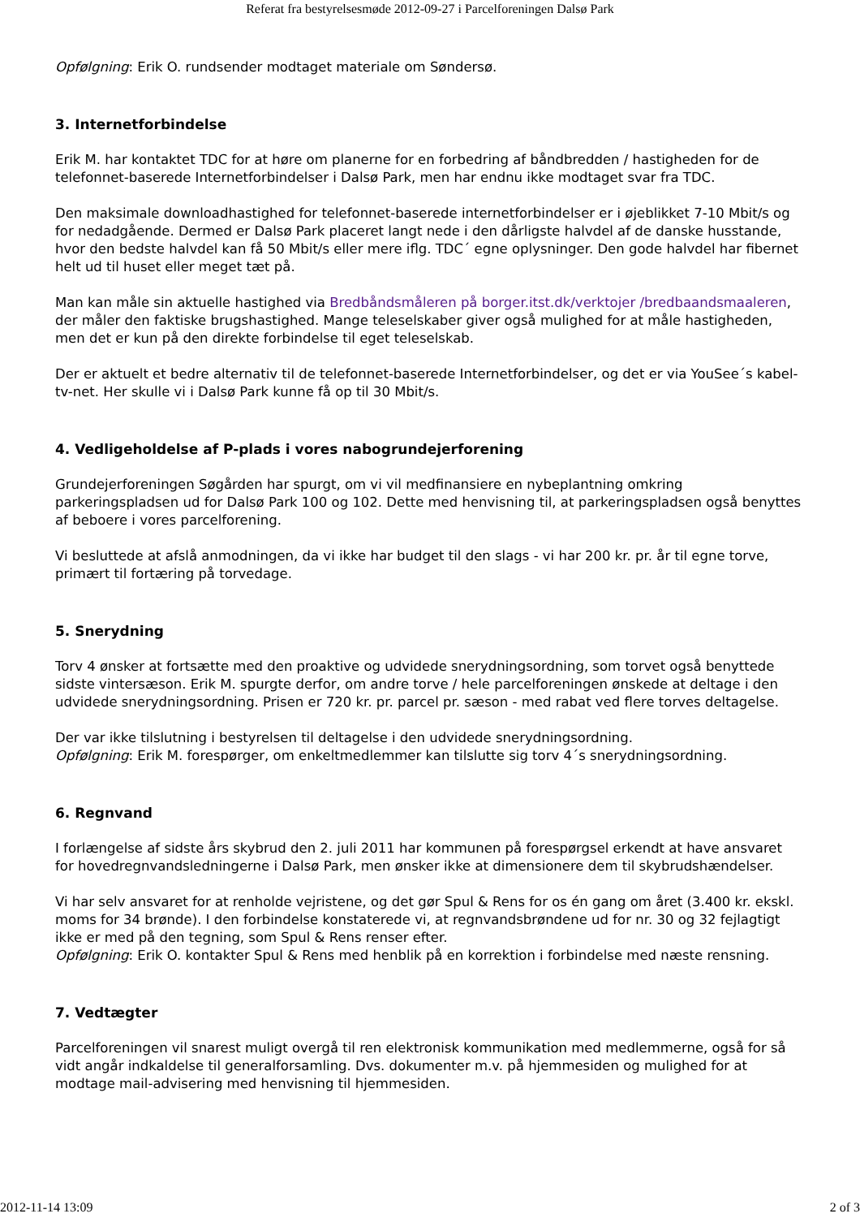Referat fra bestyrelsesmøde 2012-09-27 i Parcelforeningen Dalsø Park
Opfølgning: Erik O. rundsender modtaget materiale om Søndersø.
3. Internetforbindelse
Erik M. har kontaktet TDC for at høre om planerne for en forbedring af båndbredden / hastigheden for de telefonnet-baserede Internetforbindelser i Dalsø Park, men har endnu ikke modtaget svar fra TDC.
Den maksimale downloadhastighed for telefonnet-baserede internetforbindelser er i øjeblikket 7-10 Mbit/s og for nedadgående. Dermed er Dalsø Park placeret langt nede i den dårligste halvdel af de danske husstande, hvor den bedste halvdel kan få 50 Mbit/s eller mere iflg. TDC´ egne oplysninger. Den gode halvdel har fibernet helt ud til huset eller meget tæt på.
Man kan måle sin aktuelle hastighed via Bredbåndsmåleren på borger.itst.dk/verktojer /bredbaandsmaaleren, der måler den faktiske brugshastighed. Mange teleselskaber giver også mulighed for at måle hastigheden, men det er kun på den direkte forbindelse til eget teleselskab.
Der er aktuelt et bedre alternativ til de telefonnet-baserede Internetforbindelser, og det er via YouSee´s kabel-tv-net. Her skulle vi i Dalsø Park kunne få op til 30 Mbit/s.
4. Vedligeholdelse af P-plads i vores nabogrundejerforening
Grundejerforeningen Søgården har spurgt, om vi vil medfinansiere en nybeplantning omkring parkeringspladsen ud for Dalsø Park 100 og 102. Dette med henvisning til, at parkeringspladsen også benyttes af beboere i vores parcelforening.
Vi besluttede at afslå anmodningen, da vi ikke har budget til den slags - vi har 200 kr. pr. år til egne torve, primært til fortæring på torvedage.
5. Snerydning
Torv 4 ønsker at fortsætte med den proaktive og udvidede snerydningsordning, som torvet også benyttede sidste vintersæson. Erik M. spurgte derfor, om andre torve / hele parcelforeningen ønskede at deltage i den udvidede snerydningsordning. Prisen er 720 kr. pr. parcel pr. sæson - med rabat ved flere torves deltagelse.
Der var ikke tilslutning i bestyrelsen til deltagelse i den udvidede snerydningsordning.
Opfølgning: Erik M. forespørger, om enkeltmedlemmer kan tilslutte sig torv 4´s snerydningsordning.
6. Regnvand
I forlængelse af sidste års skybrud den 2. juli 2011 har kommunen på forespørgsel erkendt at have ansvaret for hovedregnvandsledningerne i Dalsø Park, men ønsker ikke at dimensionere dem til skybrudshændelser.
Vi har selv ansvaret for at renholde vejristene, og det gør Spul & Rens for os én gang om året (3.400 kr. ekskl. moms for 34 brønde). I den forbindelse konstaterede vi, at regnvandsbrøndene ud for nr. 30 og 32 fejlagtigt ikke er med på den tegning, som Spul & Rens renser efter.
Opfølgning: Erik O. kontakter Spul & Rens med henblik på en korrektion i forbindelse med næste rensning.
7. Vedtægter
Parcelforeningen vil snarest muligt overgå til ren elektronisk kommunikation med medlemmerne, også for så vidt angår indkaldelse til generalforsamling. Dvs. dokumenter m.v. på hjemmesiden og mulighed for at modtage mail-advisering med henvisning til hjemmesiden.
2012-11-14 13:09 2 of 3